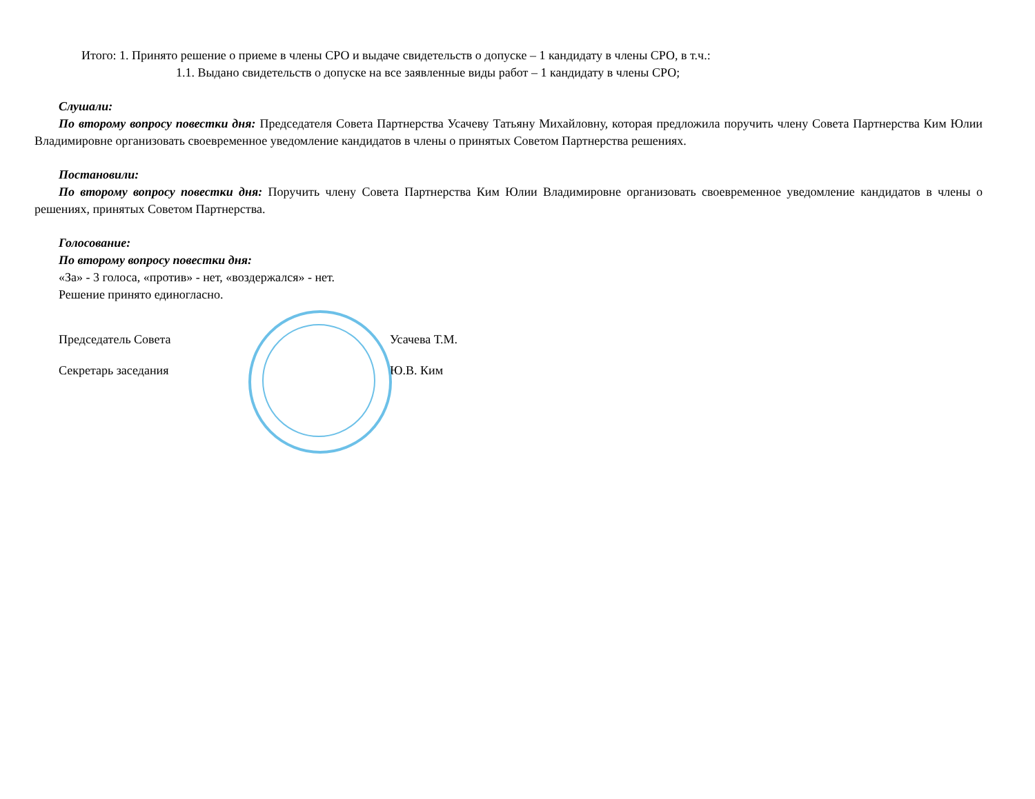Итого: 1. Принято решение о приеме в члены СРО и выдаче свидетельств о допуске – 1 кандидату в члены СРО, в т.ч.:
1.1. Выдано свидетельств о допуске на все заявленные виды работ – 1 кандидату в члены СРО;
Слушали:
По второму вопросу повестки дня: Председателя Совета Партнерства Усачеву Татьяну Михайловну, которая предложила поручить члену Совета Партнерства Ким Юлии Владимировне организовать своевременное уведомление кандидатов в члены о принятых Советом Партнерства решениях.
Постановили:
По второму вопросу повестки дня: Поручить члену Совета Партнерства Ким Юлии Владимировне организовать своевременное уведомление кандидатов в члены о решениях, принятых Советом Партнерства.
Голосование:
По второму вопросу повестки дня:
«За» - 3 голоса, «против» - нет, «воздержался» - нет.
Решение принято единогласно.
Председатель Совета Усачева Т.М.
Секретарь заседания Ю.В. Ким